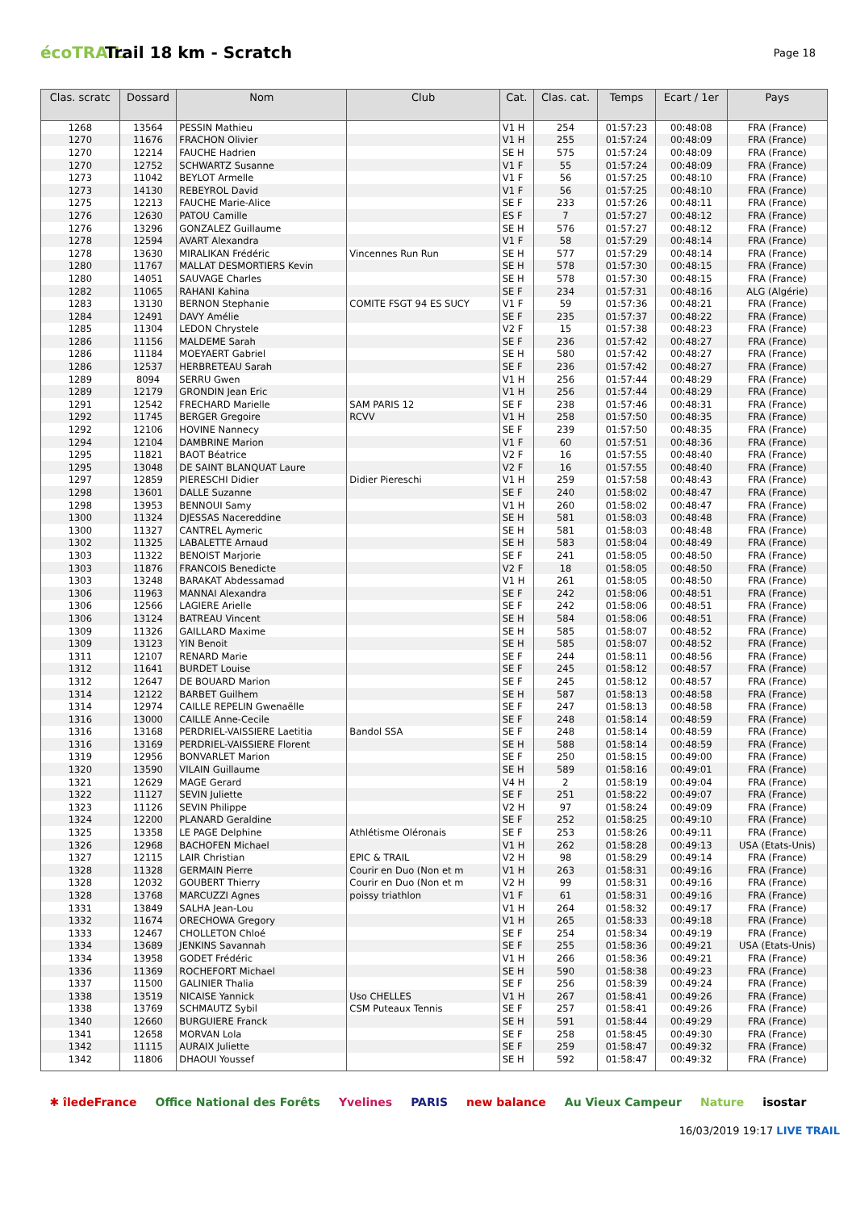écoTRAIL
Trail 18 km - Scratch
Page 18
| Clas. scratc | Dossard | Nom | Club | Cat. | Clas. cat. | Temps | Ecart / 1er | Pays |
| --- | --- | --- | --- | --- | --- | --- | --- | --- |
| 1268 | 13564 | PESSIN Mathieu | | V1 H | 254 | 01:57:23 | 00:48:08 | FRA (France) |
| 1270 | 11676 | FRACHON Olivier | | V1 H | 255 | 01:57:24 | 00:48:09 | FRA (France) |
| 1270 | 12214 | FAUCHE Hadrien | | SE H | 575 | 01:57:24 | 00:48:09 | FRA (France) |
| 1270 | 12752 | SCHWARTZ Susanne | | V1 F | 55 | 01:57:24 | 00:48:09 | FRA (France) |
| 1273 | 11042 | BEYLOT Armelle | | V1 F | 56 | 01:57:25 | 00:48:10 | FRA (France) |
| 1273 | 14130 | REBEYROL David | | V1 F | 56 | 01:57:25 | 00:48:10 | FRA (France) |
| 1275 | 12213 | FAUCHE Marie-Alice | | SE F | 233 | 01:57:26 | 00:48:11 | FRA (France) |
| 1276 | 12630 | PATOU Camille | | ES F | 7 | 01:57:27 | 00:48:12 | FRA (France) |
| 1276 | 13296 | GONZALEZ Guillaume | | SE H | 576 | 01:57:27 | 00:48:12 | FRA (France) |
| 1278 | 12594 | AVART Alexandra | | V1 F | 58 | 01:57:29 | 00:48:14 | FRA (France) |
| 1278 | 13630 | MIRALIKAN Frédéric | Vincennes Run Run | SE H | 577 | 01:57:29 | 00:48:14 | FRA (France) |
| 1280 | 11767 | MALLAT DESMORTIERS Kevin | | SE H | 578 | 01:57:30 | 00:48:15 | FRA (France) |
| 1280 | 14051 | SAUVAGE Charles | | SE H | 578 | 01:57:30 | 00:48:15 | FRA (France) |
| 1282 | 11065 | RAHANI Kahina | | SE F | 234 | 01:57:31 | 00:48:16 | ALG (Algérie) |
| 1283 | 13130 | BERNON Stephanie | COMITE FSGT 94 ES SUCY | V1 F | 59 | 01:57:36 | 00:48:21 | FRA (France) |
| 1284 | 12491 | DAVY Amélie | | SE F | 235 | 01:57:37 | 00:48:22 | FRA (France) |
| 1285 | 11304 | LEDON Chrystele | | V2 F | 15 | 01:57:38 | 00:48:23 | FRA (France) |
| 1286 | 11156 | MALDEME Sarah | | SE F | 236 | 01:57:42 | 00:48:27 | FRA (France) |
| 1286 | 11184 | MOEYAERT Gabriel | | SE H | 580 | 01:57:42 | 00:48:27 | FRA (France) |
| 1286 | 12537 | HERBRETEAU Sarah | | SE F | 236 | 01:57:42 | 00:48:27 | FRA (France) |
| 1289 | 8094 | SERRU Gwen | | V1 H | 256 | 01:57:44 | 00:48:29 | FRA (France) |
| 1289 | 12179 | GRONDIN Jean Eric | | V1 H | 256 | 01:57:44 | 00:48:29 | FRA (France) |
| 1291 | 12542 | FRECHARD Marielle | SAM PARIS 12 | SE F | 238 | 01:57:46 | 00:48:31 | FRA (France) |
| 1292 | 11745 | BERGER Gregoire | RCVV | V1 H | 258 | 01:57:50 | 00:48:35 | FRA (France) |
| 1292 | 12106 | HOVINE Nannecy | | SE F | 239 | 01:57:50 | 00:48:35 | FRA (France) |
| 1294 | 12104 | DAMBRINE Marion | | V1 F | 60 | 01:57:51 | 00:48:36 | FRA (France) |
| 1295 | 11821 | BAOT Béatrice | | V2 F | 16 | 01:57:55 | 00:48:40 | FRA (France) |
| 1295 | 13048 | DE SAINT BLANQUAT Laure | | V2 F | 16 | 01:57:55 | 00:48:40 | FRA (France) |
| 1297 | 12859 | PIERESCHI Didier | Didier Piereschi | V1 H | 259 | 01:57:58 | 00:48:43 | FRA (France) |
| 1298 | 13601 | DALLE Suzanne | | SE F | 240 | 01:58:02 | 00:48:47 | FRA (France) |
| 1298 | 13953 | BENNOUI Samy | | V1 H | 260 | 01:58:02 | 00:48:47 | FRA (France) |
| 1300 | 11324 | DJESSAS Nacereddine | | SE H | 581 | 01:58:03 | 00:48:48 | FRA (France) |
| 1300 | 11327 | CANTREL Aymeric | | SE H | 581 | 01:58:03 | 00:48:48 | FRA (France) |
| 1302 | 11325 | LABALETTE Arnaud | | SE H | 583 | 01:58:04 | 00:48:49 | FRA (France) |
| 1303 | 11322 | BENOIST Marjorie | | SE F | 241 | 01:58:05 | 00:48:50 | FRA (France) |
| 1303 | 11876 | FRANCOIS Benedicte | | V2 F | 18 | 01:58:05 | 00:48:50 | FRA (France) |
| 1303 | 13248 | BARAKAT Abdessamad | | V1 H | 261 | 01:58:05 | 00:48:50 | FRA (France) |
| 1306 | 11963 | MANNAI Alexandra | | SE F | 242 | 01:58:06 | 00:48:51 | FRA (France) |
| 1306 | 12566 | LAGIERE Arielle | | SE F | 242 | 01:58:06 | 00:48:51 | FRA (France) |
| 1306 | 13124 | BATREAU Vincent | | SE H | 584 | 01:58:06 | 00:48:51 | FRA (France) |
| 1309 | 11326 | GAILLARD Maxime | | SE H | 585 | 01:58:07 | 00:48:52 | FRA (France) |
| 1309 | 13123 | YIN Benoit | | SE H | 585 | 01:58:07 | 00:48:52 | FRA (France) |
| 1311 | 12107 | RENARD Marie | | SE F | 244 | 01:58:11 | 00:48:56 | FRA (France) |
| 1312 | 11641 | BURDET Louise | | SE F | 245 | 01:58:12 | 00:48:57 | FRA (France) |
| 1312 | 12647 | DE BOUARD Marion | | SE F | 245 | 01:58:12 | 00:48:57 | FRA (France) |
| 1314 | 12122 | BARBET Guilhem | | SE H | 587 | 01:58:13 | 00:48:58 | FRA (France) |
| 1314 | 12974 | CAILLE REPELIN Gwenaëlle | | SE F | 247 | 01:58:13 | 00:48:58 | FRA (France) |
| 1316 | 13000 | CAILLE Anne-Cecile | | SE F | 248 | 01:58:14 | 00:48:59 | FRA (France) |
| 1316 | 13168 | PERDRIEL-VAISSIERE Laetitia | Bandol SSA | SE F | 248 | 01:58:14 | 00:48:59 | FRA (France) |
| 1316 | 13169 | PERDRIEL-VAISSIERE Florent | | SE H | 588 | 01:58:14 | 00:48:59 | FRA (France) |
| 1319 | 12956 | BONVARLET Marion | | SE F | 250 | 01:58:15 | 00:49:00 | FRA (France) |
| 1320 | 13590 | VILAIN Guillaume | | SE H | 589 | 01:58:16 | 00:49:01 | FRA (France) |
| 1321 | 12629 | MAGE Gerard | | V4 H | 2 | 01:58:19 | 00:49:04 | FRA (France) |
| 1322 | 11127 | SEVIN Juliette | | SE F | 251 | 01:58:22 | 00:49:07 | FRA (France) |
| 1323 | 11126 | SEVIN Philippe | | V2 H | 97 | 01:58:24 | 00:49:09 | FRA (France) |
| 1324 | 12200 | PLANARD Geraldine | | SE F | 252 | 01:58:25 | 00:49:10 | FRA (France) |
| 1325 | 13358 | LE PAGE Delphine | Athlétisme Oléronais | SE F | 253 | 01:58:26 | 00:49:11 | FRA (France) |
| 1326 | 12968 | BACHOFEN Michael | | V1 H | 262 | 01:58:28 | 00:49:13 | USA (Etats-Unis) |
| 1327 | 12115 | LAIR Christian | EPIC & TRAIL | V2 H | 98 | 01:58:29 | 00:49:14 | FRA (France) |
| 1328 | 11328 | GERMAIN Pierre | Courir en Duo (Non et m | V1 H | 263 | 01:58:31 | 00:49:16 | FRA (France) |
| 1328 | 12032 | GOUBERT Thierry | Courir en Duo (Non et m | V2 H | 99 | 01:58:31 | 00:49:16 | FRA (France) |
| 1328 | 13768 | MARCUZZI Agnes | poissy triathlon | V1 F | 61 | 01:58:31 | 00:49:16 | FRA (France) |
| 1331 | 13849 | SALHA Jean-Lou | | V1 H | 264 | 01:58:32 | 00:49:17 | FRA (France) |
| 1332 | 11674 | ORECHOWA Gregory | | V1 H | 265 | 01:58:33 | 00:49:18 | FRA (France) |
| 1333 | 12467 | CHOLLETON Chloé | | SE F | 254 | 01:58:34 | 00:49:19 | FRA (France) |
| 1334 | 13689 | JENKINS Savannah | | SE F | 255 | 01:58:36 | 00:49:21 | USA (Etats-Unis) |
| 1334 | 13958 | GODET Frédéric | | V1 H | 266 | 01:58:36 | 00:49:21 | FRA (France) |
| 1336 | 11369 | ROCHEFORT Michael | | SE H | 590 | 01:58:38 | 00:49:23 | FRA (France) |
| 1337 | 11500 | GALINIER Thalia | | SE F | 256 | 01:58:39 | 00:49:24 | FRA (France) |
| 1338 | 13519 | NICAISE Yannick | Uso CHELLES | V1 H | 267 | 01:58:41 | 00:49:26 | FRA (France) |
| 1338 | 13769 | SCHMAUTZ Sybil | CSM Puteaux Tennis | SE F | 257 | 01:58:41 | 00:49:26 | FRA (France) |
| 1340 | 12660 | BURGUIERE Franck | | SE H | 591 | 01:58:44 | 00:49:29 | FRA (France) |
| 1341 | 12658 | MORVAN Lola | | SE F | 258 | 01:58:45 | 00:49:30 | FRA (France) |
| 1342 | 11115 | AURAIX Juliette | | SE F | 259 | 01:58:47 | 00:49:32 | FRA (France) |
| 1342 | 11806 | DHAOUI Youssef | | SE H | 592 | 01:58:47 | 00:49:32 | FRA (France) |
✱ îledeFrance Office National des Forêts Yvelines PARIS new balance Au Vieux Campeur Nature isostar
16/03/2019 19:17 LIVE TRAIL